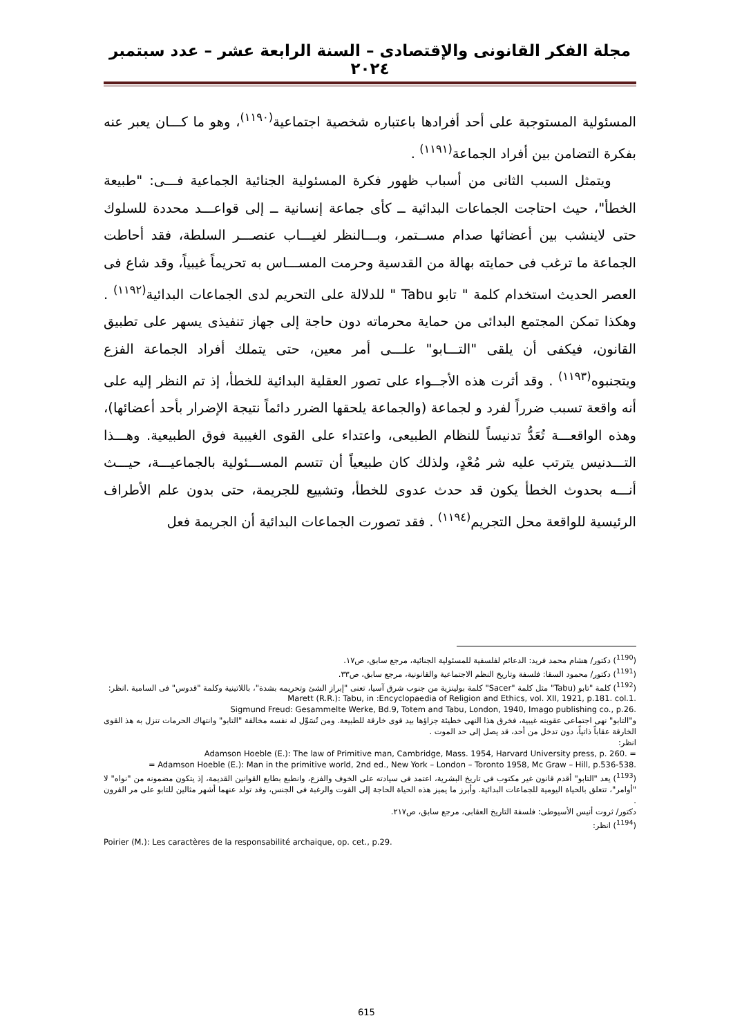مجلة الفكر القانونى والإقتصادى – السنة الرابعة عشر – عدد سبتمبر ٢٠٢٤
المسئولية المستوجبة على أحد أفرادها باعتباره شخصية اجتماعية<sup>(١١٩٠)</sup>، وهو ما كـــان يعبر عنه بفكرة التضامن بين أفراد الجماعة<sup>(١١٩١)</sup> .
ويتمثل السبب الثانى من أسباب ظهور فكرة المسئولية الجنائية الجماعية فـــى: "طبيعة الخطأ"، حيث احتاجت الجماعات البدائية ــ كأى جماعة إنسانية ــ إلى قواعـــد محددة للسلوك حتى لاينشب بين أعضائها صدام مســتمر، وبـــالنظر لغيـــاب عنصـــر السلطة، فقد أحاطت الجماعة ما ترغب فى حمايته بهالة من القدسية وحرمت المســـاس به تحريماً غيبياً، وقد شاع فى العصر الحديث استخدام كلمة " تابو Tabu " للدلالة على التحريم لدى الجماعات البدائية<sup>(١١٩٢)</sup> . وهكذا تمكن المجتمع البدائى من حماية محرماته دون حاجة إلى جهاز تنفيذى يسهر على تطبيق القانون، فيكفى أن يلقى "التـــابو" علـــى أمر معين، حتى يتملك أفراد الجماعة الفزع ويتجنبوه<sup>(١١٩٣)</sup> . وقد أثرت هذه الأجــواء على تصور العقلية البدائية للخطأ، إذ تم النظر إليه على أنه واقعة تسبب ضرراً لفرد و لجماعة (والجماعة يلحقها الضرر دائماً نتيجة الإضرار بأحد أعضائها)، وهذه الواقعـــة تُعَدُّ تدنيساً للنظام الطبيعى، واعتداء على القوى الغيبية فوق الطبيعية. وهـــذا التـــدنيس يترتب عليه شر مُعْدٍ، ولذلك كان طبيعياً أن تتسم المســـئولية بالجماعيـــة، حيـــث أنـــه بحدوث الخطأ يكون قد حدث عدوى للخطأ، وتشييع للجريمة، حتى بدون علم الأطراف الرئيسية للواقعة محل التجريم<sup>(١١٩٤)</sup> . فقد تصورت الجماعات البدائية أن الجريمة فعل
(<sup>1190</sup>) دكتور/ هشام محمد فريد: الدعائم لفلسفية للمسئولية الجنائية، مرجع سابق، ص١٧.
(<sup>1191</sup>) دكتور/ محمود السقا: فلسفة وتاريخ النظم الاجتماعية والقانونية، مرجع سابق، ص٣٣.
(<sup>1192</sup>) كلمة "تابو (Tabu" مثل كلمة "Sacer" كلمة بولينزية من جنوب شرق آسيا، تعنى "إبراز الشئ وتحريمه بشدة"، باللاتينية وكلمة "قدوس" فى السامية .انظر:
Marett (R.R.): Tabu, in :Encyclopaedia of Religion and Ethics, vol. XII, 1921, p.181. col.1.
Sigmund Freud: Gesammelte Werke, Bd.9, Totem and Tabu, London, 1940, Imago publishing co., p.26.
و"التابو" نهى اجتماعى عقوبته غيبية، فخرق هذا النهى خطيئة جزاؤها بيد قوى خارقة للطبيعة. ومن تُسَوِّل له نفسه مخالفة "التابو" وانتهاك الحرمات تنزل به هذ القوى الخارقة عقاباً ذاتياً، دون تدخل من أحد، قد يصل إلى حد الموت .
انظر:
Adamson Hoeble (E.): The law of Primitive man, Cambridge, Mass. 1954, Harvard University press, p. 260. =
= Adamson Hoeble (E.): Man in the primitive world, 2nd ed., New York – London – Toronto 1958, Mc Graw – Hill, p.536-538.
(<sup>1193</sup>) يعد "التابو" أقدم قانون غير مكتوب فى تاريخ البشرية، اعتمد فى سيادته على الخوف والفزع، وانطبع بطابع القوانين القديمة، إذ يتكون مضمونه من "نواه" لا "أوامر"، تتعلق بالحياة اليومية للجماعات البدائية. وأبرز ما يميز هذه الحياة الحاجة إلى القوت والرغبة فى الجنس، وقد تولد عنهما أشهر مثالين للتابو على مر القرون .
دكتور/ ثروت أنيس الأسيوطى: فلسفة التاريخ العقابى، مرجع سابق، ص٢١٧.
(<sup>1194</sup>) انظر:
Poirier (M.): Les caractères de la responsabilité archaique, op. cet., p.29.
615